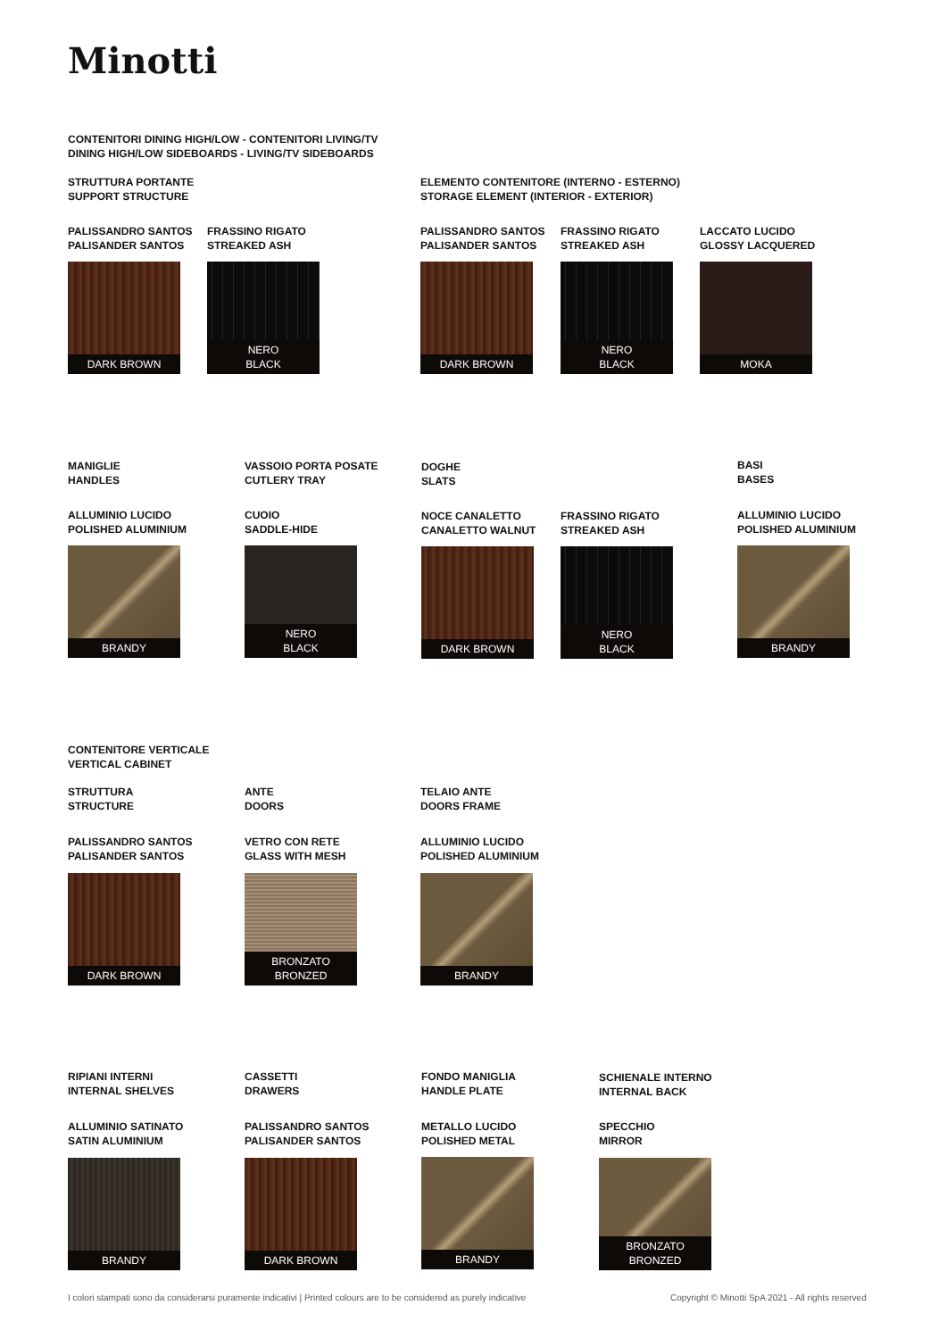Minotti
CONTENITORI DINING HIGH/LOW - CONTENITORI LIVING/TV
DINING HIGH/LOW SIDEBOARDS - LIVING/TV SIDEBOARDS
STRUTTURA PORTANTE
SUPPORT STRUCTURE
ELEMENTO CONTENITORE (INTERNO - ESTERNO)
STORAGE ELEMENT (INTERIOR - EXTERIOR)
PALISSANDRO SANTOS
PALISANDER SANTOS
DARK BROWN
FRASSINO RIGATO
STREAKED ASH
NERO
BLACK
PALISSANDRO SANTOS
PALISANDER SANTOS
DARK BROWN
FRASSINO RIGATO
STREAKED ASH
NERO
BLACK
LACCATO LUCIDO
GLOSSY LACQUERED
MOKA
MANIGLIE
HANDLES
VASSOIO PORTA POSATE
CUTLERY TRAY
DOGHE
SLATS
BASI
BASES
ALLUMINIO LUCIDO
POLISHED ALUMINIUM
BRANDY
CUOIO
SADDLE-HIDE
NERO
BLACK
NOCE CANALETTO
CANALETTO WALNUT
DARK BROWN
FRASSINO RIGATO
STREAKED ASH
NERO
BLACK
ALLUMINIO LUCIDO
POLISHED ALUMINIUM
BRANDY
CONTENITORE VERTICALE
VERTICAL CABINET
STRUTTURA
STRUCTURE
ANTE
DOORS
TELAIO ANTE
DOORS FRAME
PALISSANDRO SANTOS
PALISANDER SANTOS
DARK BROWN
VETRO CON RETE
GLASS WITH MESH
BRONZATO
BRONZED
ALLUMINIO LUCIDO
POLISHED ALUMINIUM
BRANDY
RIPIANI INTERNI
INTERNAL SHELVES
CASSETTI
DRAWERS
FONDO MANIGLIA
HANDLE PLATE
SCHIENALE INTERNO
INTERNAL BACK
ALLUMINIO SATINATO
SATIN ALUMINIUM
BRANDY
PALISSANDRO SANTOS
PALISANDER SANTOS
DARK BROWN
METALLO LUCIDO
POLISHED METAL
BRANDY
SPECCHIO
MIRROR
BRONZATO
BRONZED
I colori stampati sono da considerarsi puramente indicativi | Printed colours are to be considered as purely indicative
Copyright © Minotti SpA 2021 - All rights reserved